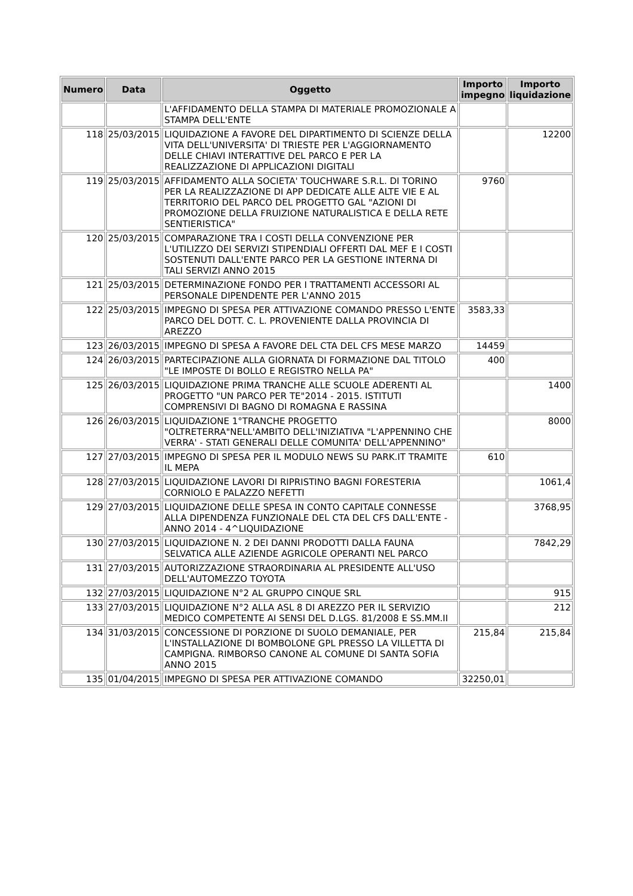| Numero | Data | Oggetto | Importo impegno | Importo liquidazione |
| --- | --- | --- | --- | --- |
| | | L'AFFIDAMENTO DELLA STAMPA DI MATERIALE PROMOZIONALE A STAMPA DELL'ENTE | | |
| 118 | 25/03/2015 | LIQUIDAZIONE A FAVORE DEL DIPARTIMENTO DI SCIENZE DELLA VITA DELL'UNIVERSITA' DI TRIESTE PER L'AGGIORNAMENTO DELLE CHIAVI INTERATTIVE DEL PARCO E PER LA REALIZZAZIONE DI APPLICAZIONI DIGITALI | | 12200 |
| 119 | 25/03/2015 | AFFIDAMENTO ALLA SOCIETA' TOUCHWARE S.R.L. DI TORINO PER LA REALIZZAZIONE DI APP DEDICATE ALLE ALTE VIE E AL TERRITORIO DEL PARCO DEL PROGETTO GAL "AZIONI DI PROMOZIONE DELLA FRUIZIONE NATURALISTICA E DELLA RETE SENTIERISTICA" | 9760 | |
| 120 | 25/03/2015 | COMPARAZIONE TRA I COSTI DELLA CONVENZIONE PER L'UTILIZZO DEI SERVIZI STIPENDIALI OFFERTI DAL MEF E I COSTI SOSTENUTI DALL'ENTE PARCO PER LA GESTIONE INTERNA DI TALI SERVIZI ANNO 2015 | | |
| 121 | 25/03/2015 | DETERMINAZIONE FONDO PER I TRATTAMENTI ACCESSORI AL PERSONALE DIPENDENTE PER L'ANNO 2015 | | |
| 122 | 25/03/2015 | IMPEGNO DI SPESA PER ATTIVAZIONE COMANDO PRESSO L'ENTE PARCO DEL DOTT. C. L. PROVENIENTE DALLA PROVINCIA DI AREZZO | 3583,33 | |
| 123 | 26/03/2015 | IMPEGNO DI SPESA A FAVORE DEL CTA DEL CFS MESE MARZO | 14459 | |
| 124 | 26/03/2015 | PARTECIPAZIONE ALLA GIORNATA DI FORMAZIONE DAL TITOLO "LE IMPOSTE DI BOLLO E REGISTRO NELLA PA" | 400 | |
| 125 | 26/03/2015 | LIQUIDAZIONE PRIMA TRANCHE ALLE SCUOLE ADERENTI AL PROGETTO "UN PARCO PER TE"2014 - 2015. ISTITUTI COMPRENSIVI DI BAGNO DI ROMAGNA E RASSINA | | 1400 |
| 126 | 26/03/2015 | LIQUIDAZIONE 1°TRANCHE PROGETTO "OLTRETERRA"NELL'AMBITO DELL'INIZIATIVA "L'APPENNINO CHE VERRA' - STATI GENERALI DELLE COMUNITA' DELL'APPENNINO" | | 8000 |
| 127 | 27/03/2015 | IMPEGNO DI SPESA PER IL MODULO NEWS SU PARK.IT TRAMITE IL MEPA | 610 | |
| 128 | 27/03/2015 | LIQUIDAZIONE LAVORI DI RIPRISTINO BAGNI FORESTERIA CORNIOLO E PALAZZO NEFETTI | | 1061,4 |
| 129 | 27/03/2015 | LIQUIDAZIONE DELLE SPESA IN CONTO CAPITALE CONNESSE ALLA DIPENDENZA FUNZIONALE DEL CTA DEL CFS DALL'ENTE - ANNO 2014 - 4^LIQUIDAZIONE | | 3768,95 |
| 130 | 27/03/2015 | LIQUIDAZIONE N. 2 DEI DANNI PRODOTTI DALLA FAUNA SELVATICA ALLE AZIENDE AGRICOLE OPERANTI NEL PARCO | | 7842,29 |
| 131 | 27/03/2015 | AUTORIZZAZIONE STRAORDINARIA AL PRESIDENTE ALL'USO DELL'AUTOMEZZO TOYOTA | | |
| 132 | 27/03/2015 | LIQUIDAZIONE N°2 AL GRUPPO CINQUE SRL | | 915 |
| 133 | 27/03/2015 | LIQUIDAZIONE N°2 ALLA ASL 8 DI AREZZO PER IL SERVIZIO MEDICO COMPETENTE AI SENSI DEL D.LGS. 81/2008 E SS.MM.II | | 212 |
| 134 | 31/03/2015 | CONCESSIONE DI PORZIONE DI SUOLO DEMANIALE, PER L'INSTALLAZIONE DI BOMBOLONE GPL PRESSO LA VILLETTA DI CAMPIGNA. RIMBORSO CANONE AL COMUNE DI SANTA SOFIA ANNO 2015 | 215,84 | 215,84 |
| 135 | 01/04/2015 | IMPEGNO DI SPESA PER ATTIVAZIONE COMANDO | 32250,01 | |